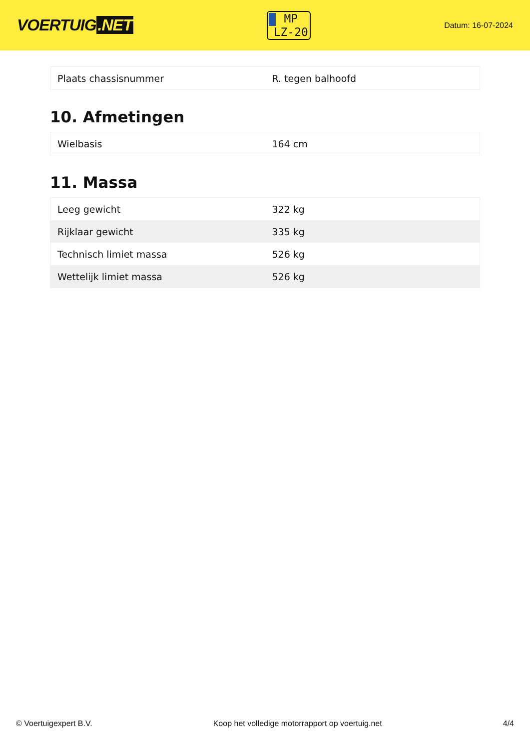VOERTUIG.NET
MP
LZ-20
Datum: 16-07-2024
| Plaats chassisnummer | R. tegen balhoofd |
10. Afmetingen
| Wielbasis | 164 cm |
11. Massa
| Leeg gewicht | 322 kg |
| Rijklaar gewicht | 335 kg |
| Technisch limiet massa | 526 kg |
| Wettelijk limiet massa | 526 kg |
© Voertuigexpert B.V. Koop het volledige motorrapport op voertuig.net 4/4